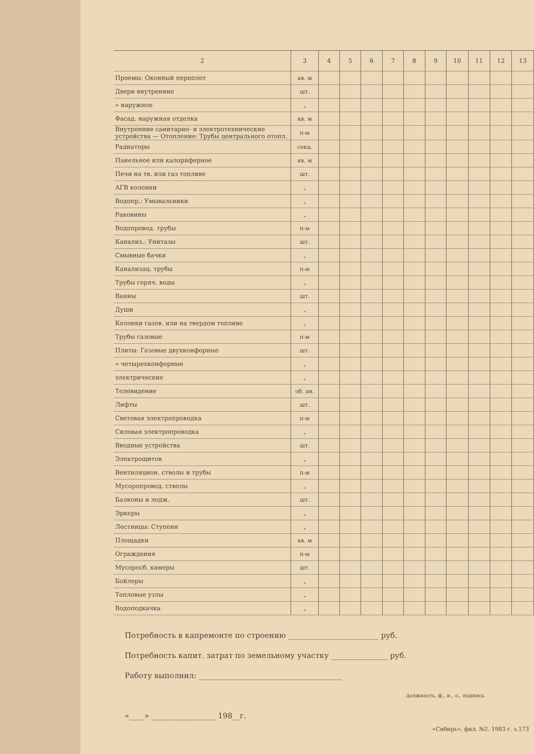| 2 | 3 | 4 | 5 | 6 | 7 | 8 | 9 | 10 | 11 | 12 | 13 |
| --- | --- | --- | --- | --- | --- | --- | --- | --- | --- | --- | --- |
| Проемы: Оконный переплет | кв. м | | | | | | | | | | |
| Двери внутренние | шт. | | | | | | | | | | |
| » наружное | „ | | | | | | | | | | |
| Фасад. наружная отделка | кв. м | | | | | | | | | | |
| Внутренние санитарно- и электротехнические устройства — Отопление: Трубы центрального отопл. | п-м | | | | | | | | | | |
| Радиаторы | секц. | | | | | | | | | | |
| Панельное или калориферное | кв. м | | | | | | | | | | |
| Печи на тв. или газ топливе | шт. | | | | | | | | | | |
| АГВ колонки | „ | | | | | | | | | | |
| Водопр.: Умывальники | „ | | | | | | | | | | |
| Раковины | „ | | | | | | | | | | |
| Водопровод. трубы | п-м | | | | | | | | | | |
| Канализ.: Унитазы | шт. | | | | | | | | | | |
| Смывные бачки | „ | | | | | | | | | | |
| Канализац. трубы | п-м | | | | | | | | | | |
| Трубы горяч. воды | „ | | | | | | | | | | |
| Ванны | шт. | | | | | | | | | | |
| Души | „ | | | | | | | | | | |
| Колонки газов. или на твердом топливе | „ | | | | | | | | | | |
| Трубы газовые | п-м | | | | | | | | | | |
| Плиты: Газовые двухконфорные | шт. | | | | | | | | | | |
| » четырехконфорные | „ | | | | | | | | | | |
| электрические | „ | | | | | | | | | | |
| Телевидение | об. ан. | | | | | | | | | | |
| Лифты | шт. | | | | | | | | | | |
| Световая электропроводка | п-м | | | | | | | | | | |
| Силовая электропроводка | „ | | | | | | | | | | |
| Вводные устройства | шт. | | | | | | | | | | |
| Электрощитов | „ | | | | | | | | | | |
| Вентиляцион. стволы и трубы | п-м | | | | | | | | | | |
| Мусоропровод. стволы | „ | | | | | | | | | | |
| Балконы и лодж. | шт. | | | | | | | | | | |
| Эркеры | „ | | | | | | | | | | |
| Лестницы: Ступени | „ | | | | | | | | | | |
| Площадки | кв. м | | | | | | | | | | |
| Ограждения | п-м | | | | | | | | | | |
| Мусоросб. камеры | шт. | | | | | | | | | | |
| Бойлеры | „ | | | | | | | | | | |
| Тепловые узлы | „ | | | | | | | | | | |
| Водоподкачка | „ | | | | | | | | | | |
Потребность в капремонте по строению ________________________ руб.
Потребность капит. затрат по земельному участку _______________ руб.
Работу выполнил: ______________________________________
должность, ф., и., о., подпись
«____» _________________ 198__г.
«Сибирь», фил. №2. 1983 г. з.173